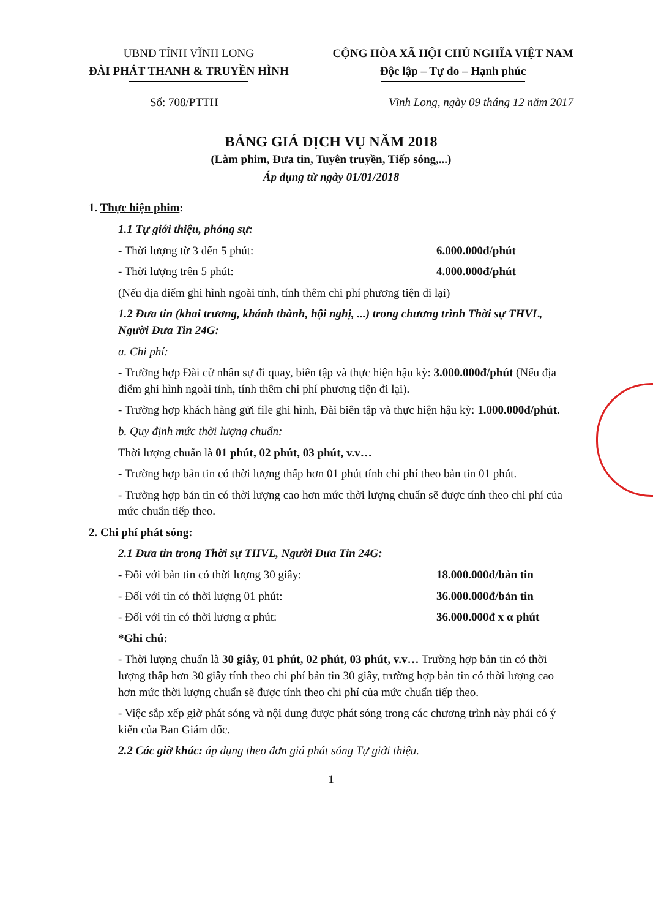UBND TỈNH VĨNH LONG
ĐÀI PHÁT THANH & TRUYỀN HÌNH
CỘNG HÒA XÃ HỘI CHỦ NGHĨA VIỆT NAM
Độc lập – Tự do – Hạnh phúc
Số: 708/PTTH Vĩnh Long, ngày 09 tháng 12 năm 2017
BẢNG GIÁ DỊCH VỤ NĂM 2018
(Làm phim, Đưa tin, Tuyên truyền, Tiếp sóng,...)
Áp dụng từ ngày 01/01/2018
1. Thực hiện phim:
1.1 Tự giới thiệu, phóng sự:
- Thời lượng từ 3 đến 5 phút: 6.000.000đ/phút
- Thời lượng trên 5 phút: 4.000.000đ/phút
(Nếu địa điểm ghi hình ngoài tỉnh, tính thêm chi phí phương tiện đi lại)
1.2 Đưa tin (khai trương, khánh thành, hội nghị, ...) trong chương trình Thời sự THVL, Người Đưa Tin 24G:
a. Chi phí:
- Trường hợp Đài cử nhân sự đi quay, biên tập và thực hiện hậu kỳ: 3.000.000đ/phút (Nếu địa điểm ghi hình ngoài tỉnh, tính thêm chi phí phương tiện đi lại).
- Trường hợp khách hàng gửi file ghi hình, Đài biên tập và thực hiện hậu kỳ: 1.000.000đ/phút.
b. Quy định mức thời lượng chuẩn:
Thời lượng chuẩn là 01 phút, 02 phút, 03 phút, v.v…
- Trường hợp bản tin có thời lượng thấp hơn 01 phút tính chi phí theo bản tin 01 phút.
- Trường hợp bản tin có thời lượng cao hơn mức thời lượng chuẩn sẽ được tính theo chi phí của mức chuẩn tiếp theo.
2. Chi phí phát sóng:
2.1 Đưa tin trong Thời sự THVL, Người Đưa Tin 24G:
- Đối với bản tin có thời lượng 30 giây: 18.000.000đ/bản tin
- Đối với tin có thời lượng 01 phút: 36.000.000đ/bản tin
- Đối với tin có thời lượng α phút: 36.000.000đ x α phút
*Ghi chú:
- Thời lượng chuẩn là 30 giây, 01 phút, 02 phút, 03 phút, v.v… Trường hợp bản tin có thời lượng thấp hơn 30 giây tính theo chi phí bản tin 30 giây, trường hợp bản tin có thời lượng cao hơn mức thời lượng chuẩn sẽ được tính theo chi phí của mức chuẩn tiếp theo.
- Việc sắp xếp giờ phát sóng và nội dung được phát sóng trong các chương trình này phải có ý kiến của Ban Giám đốc.
2.2 Các giờ khác: áp dụng theo đơn giá phát sóng Tự giới thiệu.
1